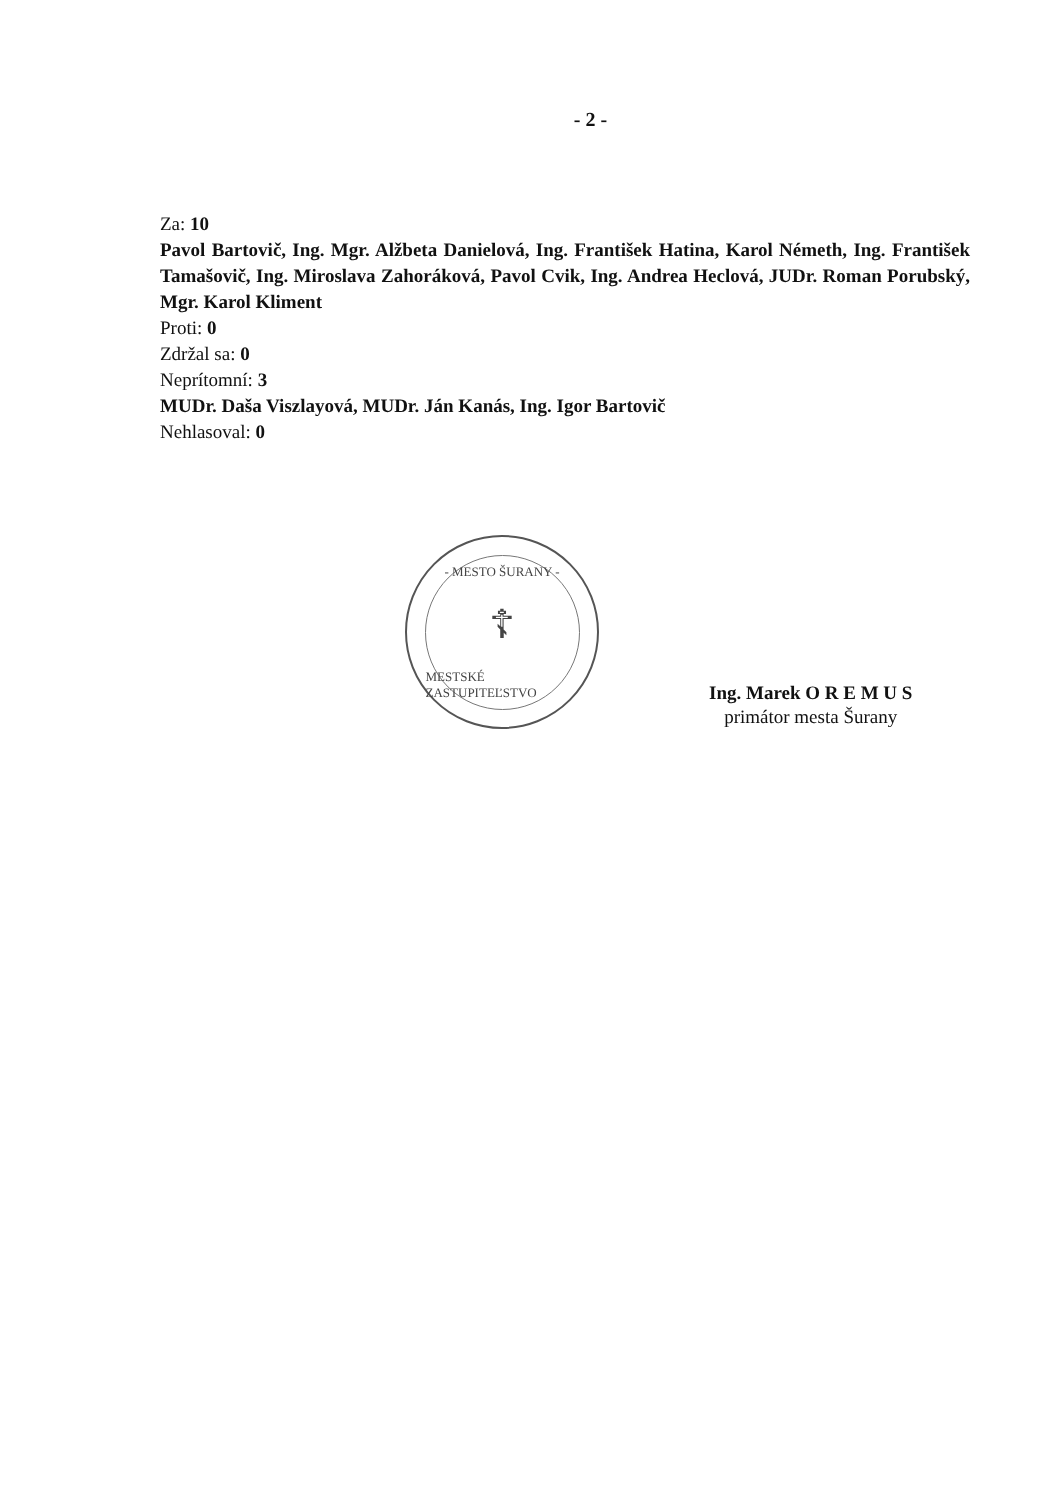- 2 -
Za: 10
Pavol Bartovič, Ing. Mgr. Alžbeta Danielová, Ing. František Hatina, Karol Németh, Ing. František Tamašovič, Ing. Miroslava Zahoráková, Pavol Cvik, Ing. Andrea Heclová, JUDr. Roman Porubský, Mgr. Karol Kliment
Proti: 0
Zdržal sa: 0
Neprítomní: 3
MUDr. Daša Viszlayová, MUDr. Ján Kanás, Ing. Igor Bartovič
Nehlasoval: 0
- MESTO ŠURANY -
☦
MESTSKÉ ZASTUPITEĽSTVO
Ing. Marek O R E M U S
primátor mesta Šurany